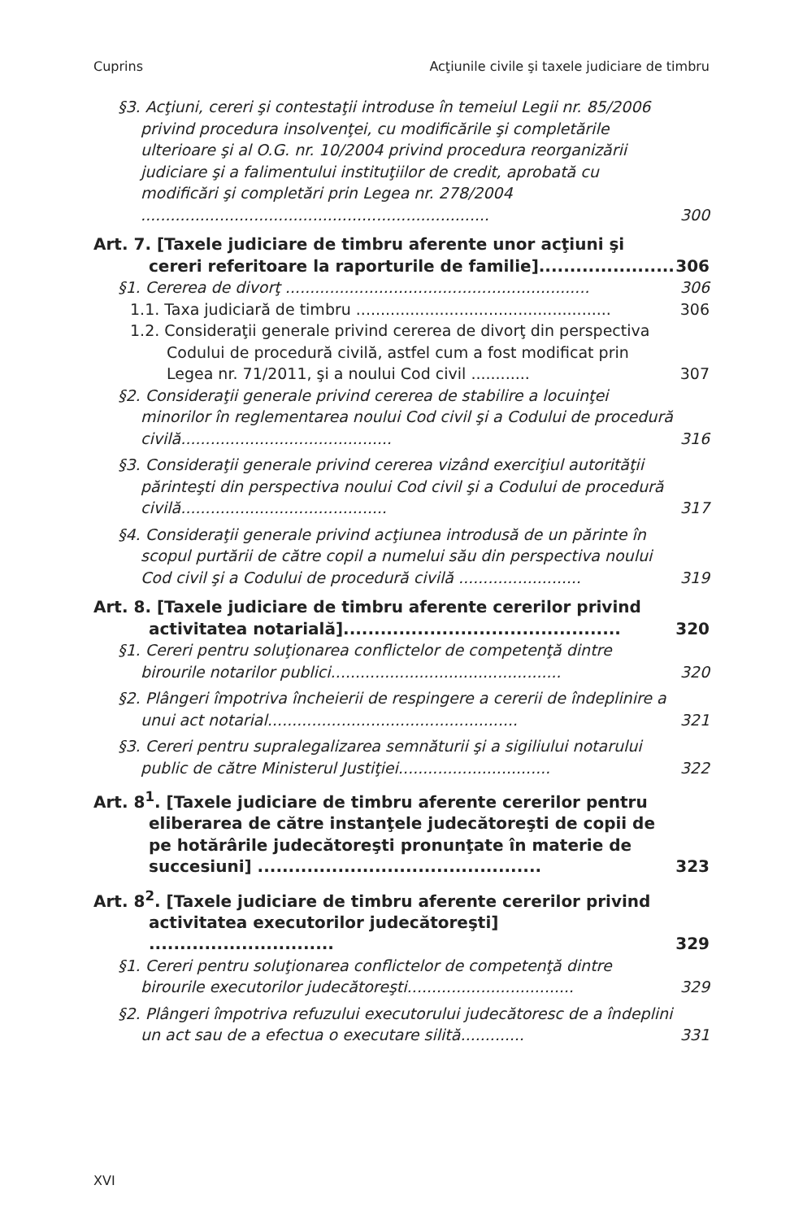Cuprins Acţiunile civile şi taxele judiciare de timbru
§3. Acţiuni, cereri şi contestaţii introduse în temeiul Legii nr. 85/2006 privind procedura insolvenţei, cu modificările şi completările ulterioare şi al O.G. nr. 10/2004 privind procedura reorganizării judiciare şi a falimentului instituţiilor de credit, aprobată cu modificări şi completări prin Legea nr. 278/2004 ....................................................................... 300
Art. 7. [Taxele judiciare de timbru aferente unor acţiuni şi cereri referitoare la raporturile de familie]...................... 306
§1. Cererea de divorţ .............................................................. 306
1.1. Taxa judiciară de timbru .................................................... 306
1.2. Consideraţii generale privind cererea de divorţ din perspectiva Codului de procedură civilă, astfel cum a fost modificat prin Legea nr. 71/2011, şi a noului Cod civil ............ 307
§2. Consideraţii generale privind cererea de stabilire a locuinţei minorilor în reglementarea noului Cod civil şi a Codului de procedură civilă........................................... 316
§3. Consideraţii generale privind cererea vizând exerciţiul autorităţii părinteşti din perspectiva noului Cod civil şi a Codului de procedură civilă.......................................... 317
§4. Consideraţii generale privind acţiunea introdusă de un părinte în scopul purtării de către copil a numelui său din perspectiva noului Cod civil şi a Codului de procedură civilă ......................... 319
Art. 8. [Taxele judiciare de timbru aferente cererilor privind activitatea notarială]............................................. 320
§1. Cereri pentru soluţionarea conflictelor de competenţă dintre birourile notarilor publici............................................... 320
§2. Plângeri împotriva încheierii de respingere a cererii de îndeplinire a unui act notarial................................................... 321
§3. Cereri pentru supralegalizarea semnăturii şi a sigiliului notarului public de către Ministerul Justiţiei............................... 322
Art. 8<sup>1</sup>. [Taxele judiciare de timbru aferente cererilor pentru eliberarea de către instanţele judecătoreşti de copii de pe hotărârile judecătoreşti pronunţate în materie de succesiuni] .............................................. 323
Art. 8<sup>2</sup>. [Taxele judiciare de timbru aferente cererilor privind activitatea executorilor judecătoreşti] .............................. 329
§1. Cereri pentru soluţionarea conflictelor de competenţă dintre birourile executorilor judecătoreşti.................................. 329
§2. Plângeri împotriva refuzului executorului judecătoresc de a îndeplini un act sau de a efectua o executare silită............. 331
XVI